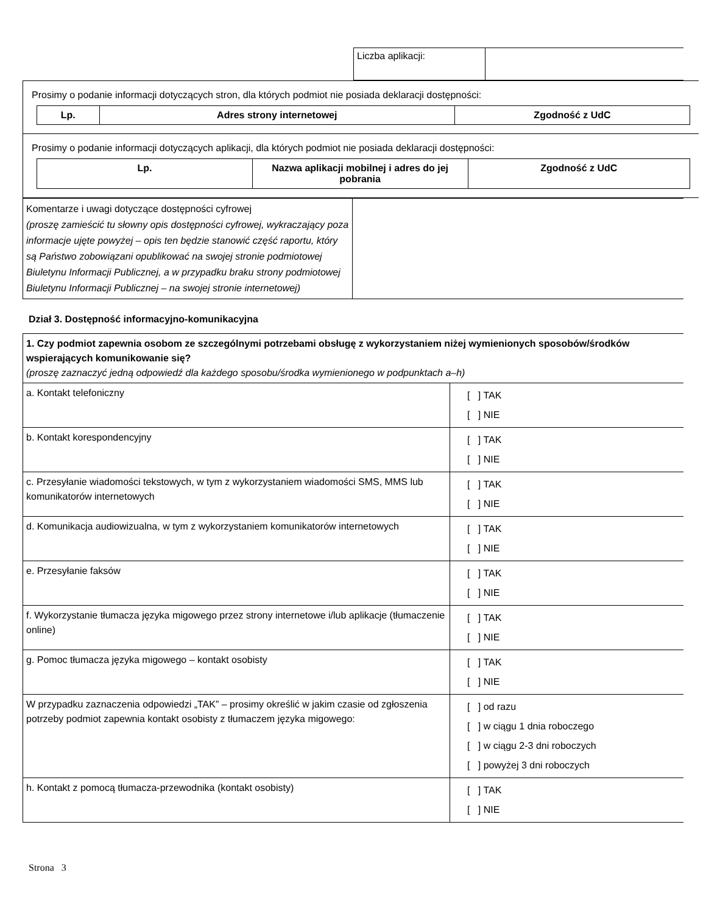| Liczba aplikacji: | |
| Prosimy o podanie informacji dotyczących stron, dla których podmiot nie posiada deklaracji dostępności: / Lp. / Adres strony internetowej / Zgodność z UdC / / --- / --- / --- / |
| Prosimy o podanie informacji dotyczących aplikacji, dla których podmiot nie posiada deklaracji dostępności: / Lp. / Nazwa aplikacji mobilnej i adres do jej pobrania / Zgodność z UdC / / --- / --- / --- / |
| Komentarze i uwagi dotyczące dostępności cyfrowej (proszę zamieścić tu słowny opis dostępności cyfrowej, wykraczający poza informacje ujęte powyżej – opis ten będzie stanowić część raportu, który są Państwo zobowiązani opublikować na swojej stronie podmiotowej Biuletynu Informacji Publicznej, a w przypadku braku strony podmiotowej Biuletynu Informacji Publicznej – na swojej stronie internetowej) | |
Dział 3. Dostępność informacyjno-komunikacyjna
| 1. Czy podmiot zapewnia osobom ze szczególnymi potrzebami obsługę z wykorzystaniem niżej wymienionych sposobów/środków wspierających komunikowanie się? (proszę zaznaczyć jedną odpowiedź dla każdego sposobu/środka wymienionego w podpunktach a–h) | |
| a. Kontakt telefoniczny | [ ] TAK [ ] NIE |
| b. Kontakt korespondencyjny | [ ] TAK [ ] NIE |
| c. Przesyłanie wiadomości tekstowych, w tym z wykorzystaniem wiadomości SMS, MMS lub komunikatorów internetowych | [ ] TAK [ ] NIE |
| d. Komunikacja audiowizualna, w tym z wykorzystaniem komunikatorów internetowych | [ ] TAK [ ] NIE |
| e. Przesyłanie faksów | [ ] TAK [ ] NIE |
| f. Wykorzystanie tłumacza języka migowego przez strony internetowe i/lub aplikacje (tłumaczenie online) | [ ] TAK [ ] NIE |
| g. Pomoc tłumacza języka migowego – kontakt osobisty | [ ] TAK [ ] NIE |
| W przypadku zaznaczenia odpowiedzi „TAK” – prosimy określić w jakim czasie od zgłoszenia potrzeby podmiot zapewnia kontakt osobisty z tłumaczem języka migowego: | [ ] od razu [ ] w ciągu 1 dnia roboczego [ ] w ciągu 2-3 dni roboczych [ ] powyżej 3 dni roboczych |
| h. Kontakt z pomocą tłumacza-przewodnika (kontakt osobisty) | [ ] TAK [ ] NIE |
Strona 3